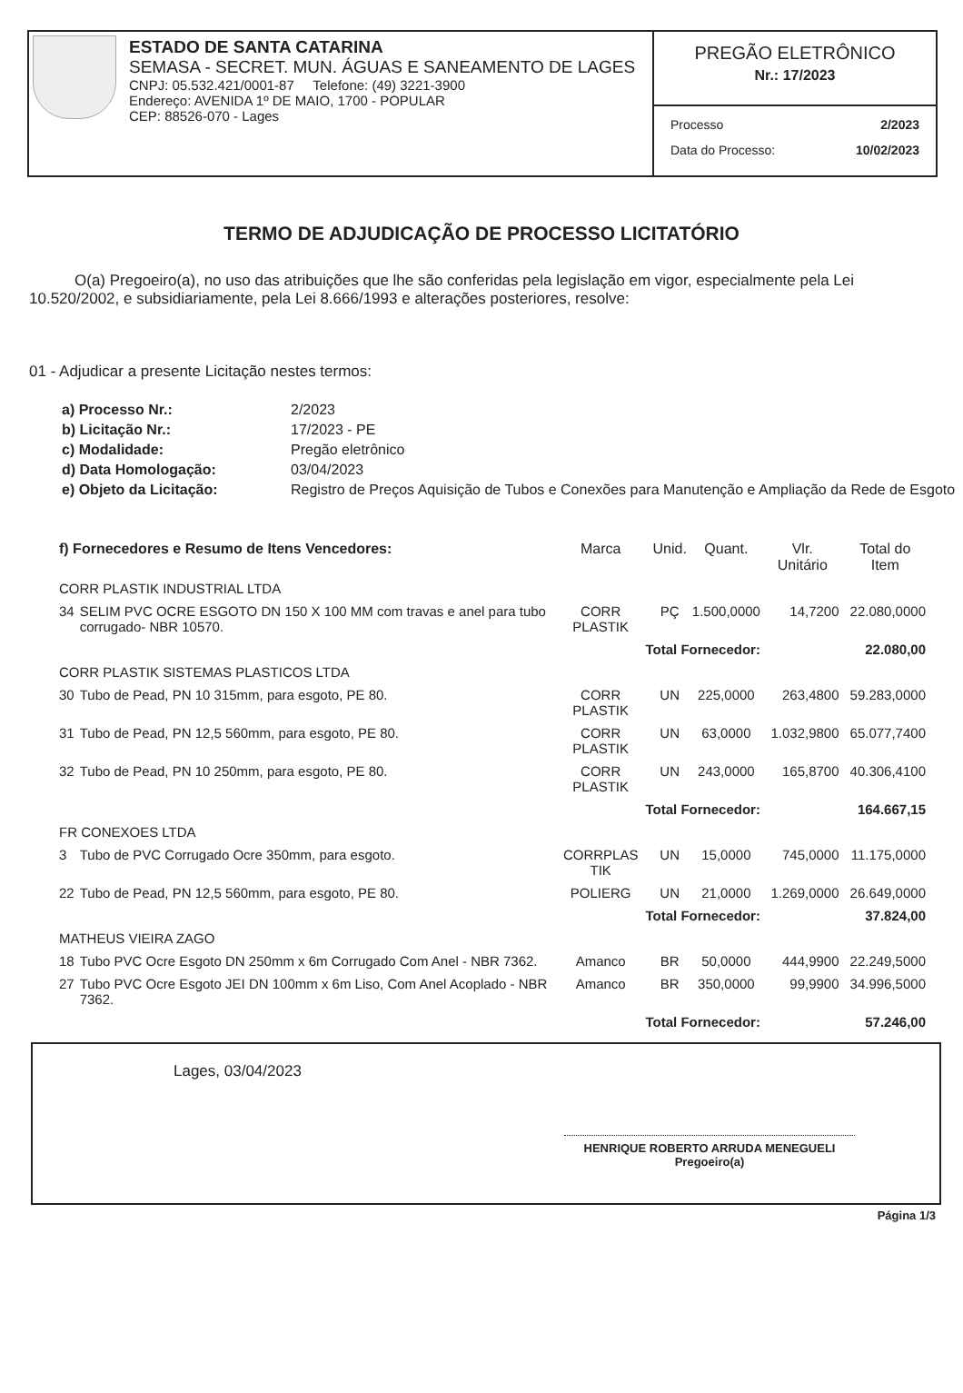ESTADO DE SANTA CATARINA
SEMASA - SECRET. MUN. ÁGUAS E SANEAMENTO DE LAGES
CNPJ: 05.532.421/0001-87 Telefone: (49) 3221-3900
Endereço: AVENIDA 1º DE MAIO, 1700 - POPULAR
CEP: 88526-070 - Lages
PREGÃO ELETRÔNICO
Nr.: 17/2023
Processo 2/2023
Data do Processo: 10/02/2023
TERMO DE ADJUDICAÇÃO DE PROCESSO LICITATÓRIO
O(a) Pregoeiro(a), no uso das atribuições que lhe são conferidas pela legislação em vigor, especialmente pela Lei 10.520/2002, e subsidiariamente, pela Lei 8.666/1993 e alterações posteriores, resolve:
01 - Adjudicar a presente Licitação nestes termos:
| a) Processo Nr.: | 2/2023 |
| b) Licitação Nr.: | 17/2023 - PE |
| c) Modalidade: | Pregão eletrônico |
| d) Data Homologação: | 03/04/2023 |
| e) Objeto da Licitação: | Registro de Preços Aquisição de Tubos e Conexões para Manutenção e Ampliação da Rede de Esgoto |
| f) Fornecedores e Resumo de Itens Vencedores: | | Marca | Unid. | Quant. | Vlr. Unitário | Total do Item |
| --- | --- | --- | --- | --- | --- | --- |
| CORR PLASTIK INDUSTRIAL LTDA | | | | | | |
| 34 | SELIM PVC OCRE ESGOTO DN 150 X 100 MM com travas e anel para tubo corrugado- NBR 10570. | CORR PLASTIK | PÇ | 1.500,0000 | 14,7200 | 22.080,0000 |
| Total Fornecedor: | | | | | | 22.080,00 |
| CORR PLASTIK SISTEMAS PLASTICOS LTDA | | | | | | |
| 30 | Tubo de Pead, PN 10 315mm, para esgoto, PE 80. | CORR PLASTIK | UN | 225,0000 | 263,4800 | 59.283,0000 |
| 31 | Tubo de Pead, PN 12,5 560mm, para esgoto, PE 80. | CORR PLASTIK | UN | 63,0000 | 1.032,9800 | 65.077,7400 |
| 32 | Tubo de Pead, PN 10 250mm, para esgoto, PE 80. | CORR PLASTIK | UN | 243,0000 | 165,8700 | 40.306,4100 |
| Total Fornecedor: | | | | | | 164.667,15 |
| FR CONEXOES LTDA | | | | | | |
| 3 | Tubo de PVC Corrugado Ocre 350mm, para esgoto. | CORRPLAS TIK | UN | 15,0000 | 745,0000 | 11.175,0000 |
| 22 | Tubo de Pead, PN 12,5 560mm, para esgoto, PE 80. | POLIERG | UN | 21,0000 | 1.269,0000 | 26.649,0000 |
| Total Fornecedor: | | | | | | 37.824,00 |
| MATHEUS VIEIRA ZAGO | | | | | | |
| 18 | Tubo PVC Ocre Esgoto DN 250mm x 6m Corrugado Com Anel - NBR 7362. | Amanco | BR | 50,0000 | 444,9900 | 22.249,5000 |
| 27 | Tubo PVC Ocre Esgoto JEI DN 100mm x 6m Liso, Com Anel Acoplado - NBR 7362. | Amanco | BR | 350,0000 | 99,9900 | 34.996,5000 |
| Total Fornecedor: | | | | | | 57.246,00 |
Lages, 03/04/2023
HENRIQUE ROBERTO ARRUDA MENEGUELI
Pregoeiro(a)
Página 1/3